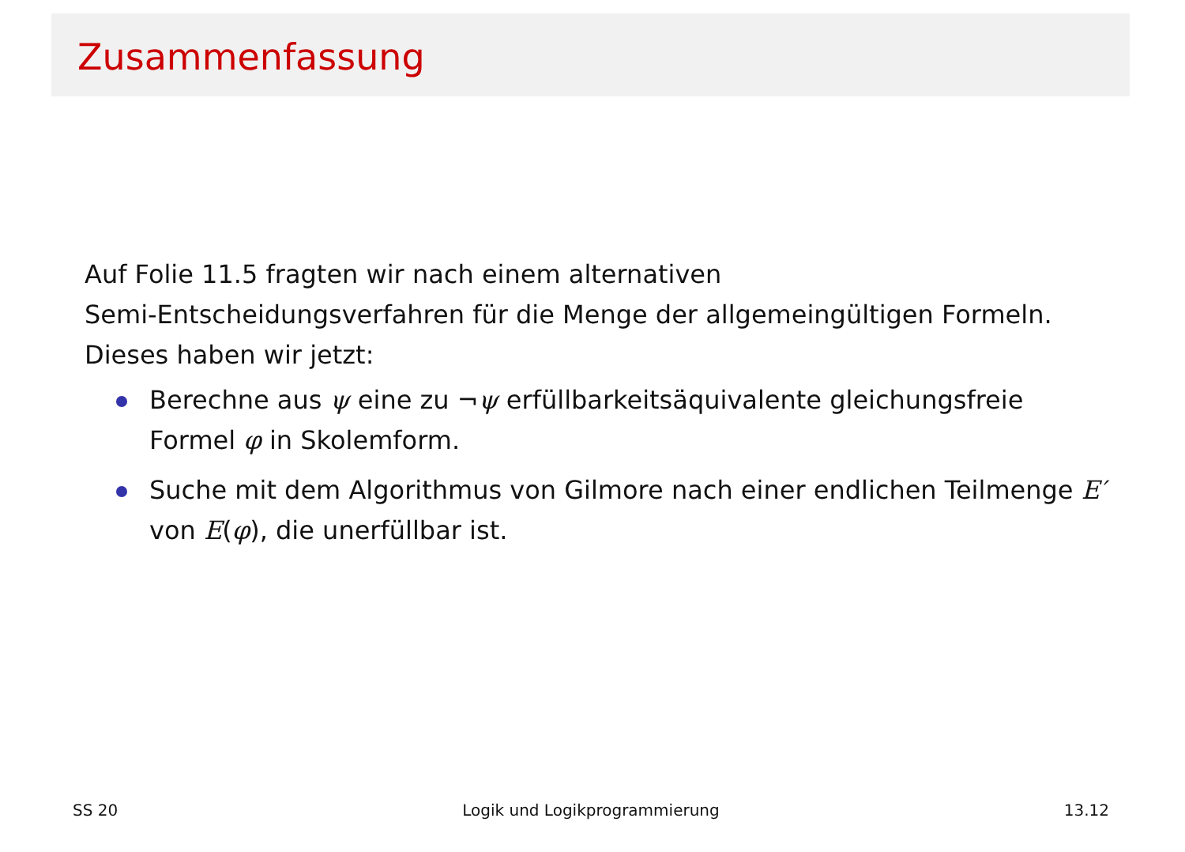Zusammenfassung
Auf Folie 11.5 fragten wir nach einem alternativen
Semi-Entscheidungsverfahren für die Menge der allgemeingültigen Formeln.
Dieses haben wir jetzt:
Berechne aus ψ eine zu ¬ψ erfüllbarkeitsäquivalente gleichungsfreie Formel φ in Skolemform.
Suche mit dem Algorithmus von Gilmore nach einer endlichen Teilmenge E′ von E(φ), die unerfüllbar ist.
SS 20 Logik und Logikprogrammierung 13.12